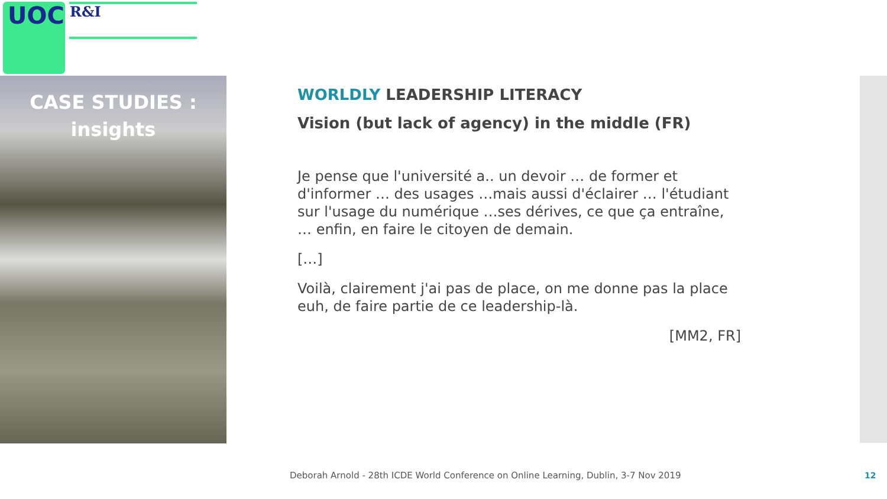UOC R&I
CASE STUDIES :
insights
WORLDLY LEADERSHIP LITERACY
Vision (but lack of agency) in the middle (FR)
Je pense que l'université a.. un devoir … de former et d'informer … des usages …mais aussi d'éclairer … l'étudiant sur l'usage du numérique …ses dérives, ce que ça entraîne, … enfin, en faire le citoyen de demain.
[…]
Voilà, clairement j'ai pas de place, on me donne pas la place euh, de faire partie de ce leadership-là.
[MM2, FR]
Deborah Arnold - 28th ICDE World Conference on Online Learning, Dublin, 3-7 Nov 2019
12